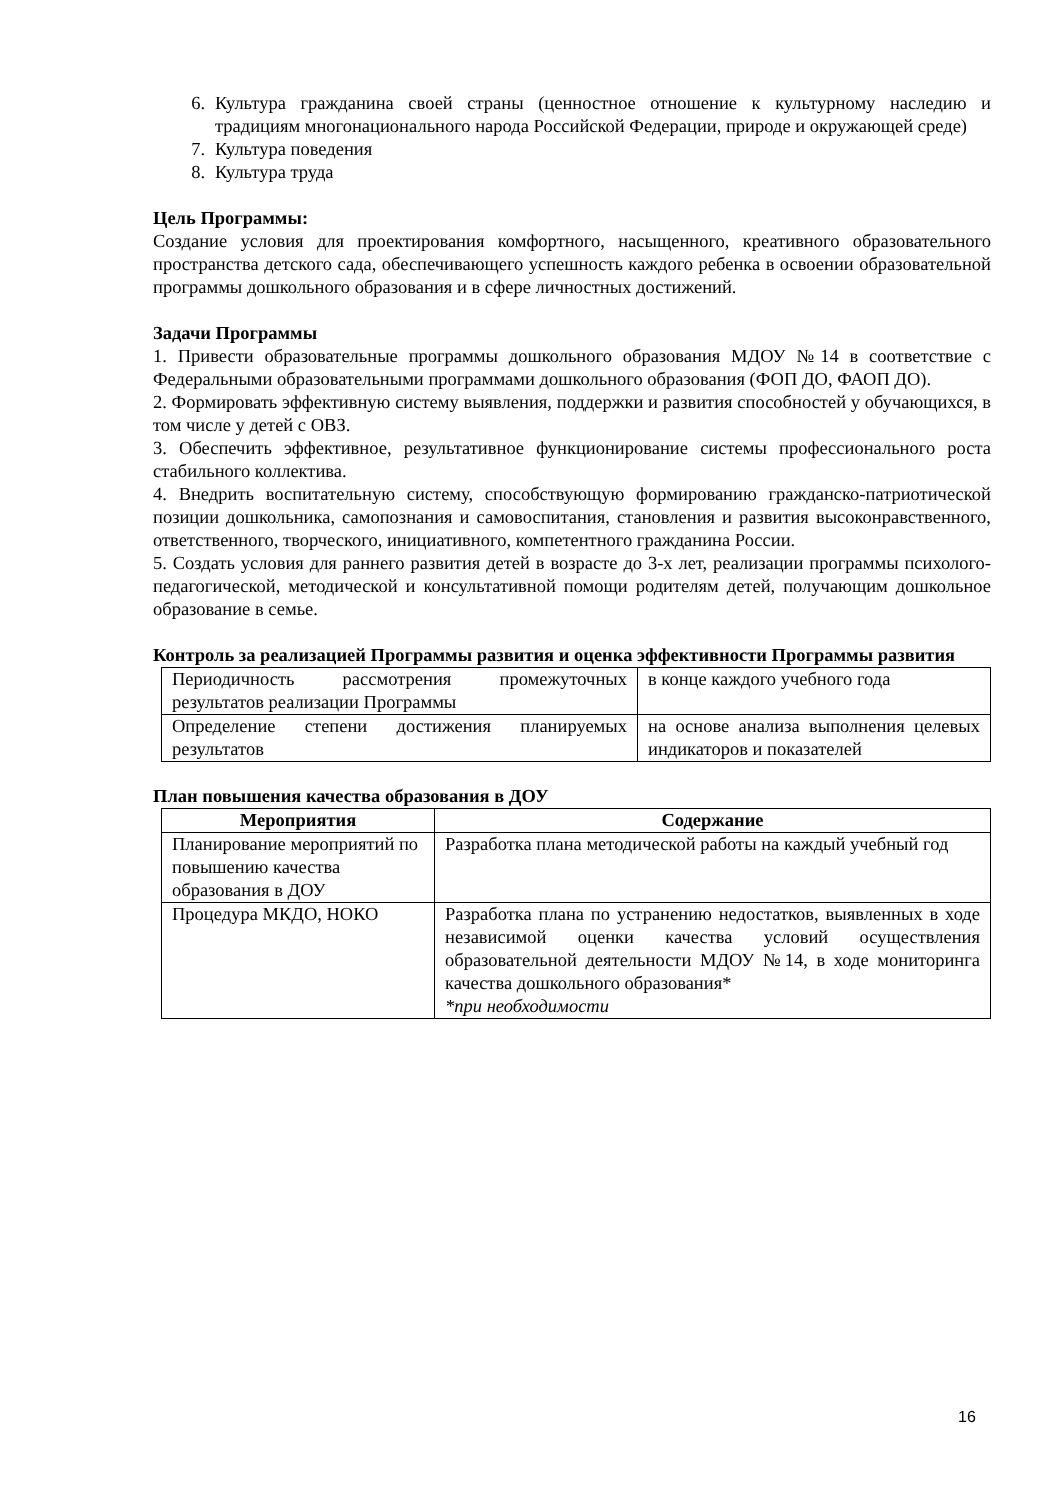6. Культура гражданина своей страны (ценностное отношение к культурному наследию и традициям многонационального народа Российской Федерации, природе и окружающей среде)
7. Культура поведения
8. Культура труда
Цель Программы:
Создание условия для проектирования комфортного, насыщенного, креативного образовательного пространства детского сада, обеспечивающего успешность каждого ребенка в освоении образовательной программы дошкольного образования и в сфере личностных достижений.
Задачи Программы
1. Привести образовательные программы дошкольного образования МДОУ №14 в соответствие с Федеральными образовательными программами дошкольного образования (ФОП ДО, ФАОП ДО).
2. Формировать эффективную систему выявления, поддержки и развития способностей у обучающихся, в том числе у детей с ОВЗ.
3. Обеспечить эффективное, результативное функционирование системы профессионального роста стабильного коллектива.
4. Внедрить воспитательную систему, способствующую формированию гражданско-патриотической позиции дошкольника, самопознания и самовоспитания, становления и развития высоконравственного, ответственного, творческого, инициативного, компетентного гражданина России.
5. Создать условия для раннего развития детей в возрасте до 3-х лет, реализации программы психолого-педагогической, методической и консультативной помощи родителям детей, получающим дошкольное образование в семье.
Контроль за реализацией Программы развития и оценка эффективности Программы развития
| Периодичность рассмотрения промежуточных результатов реализации Программы | в конце каждого учебного года |
| Определение степени достижения планируемых результатов | на основе анализа выполнения целевых индикаторов и показателей |
План повышения качества образования в ДОУ
| Мероприятия | Содержание |
| --- | --- |
| Планирование мероприятий по повышению качества образования в ДОУ | Разработка плана методической работы на каждый учебный год |
| Процедура МКДО, НОКО | Разработка плана по устранению недостатков, выявленных в ходе независимой оценки качества условий осуществления образовательной деятельности МДОУ №14, в ходе мониторинга качества дошкольного образования* *при необходимости |
16